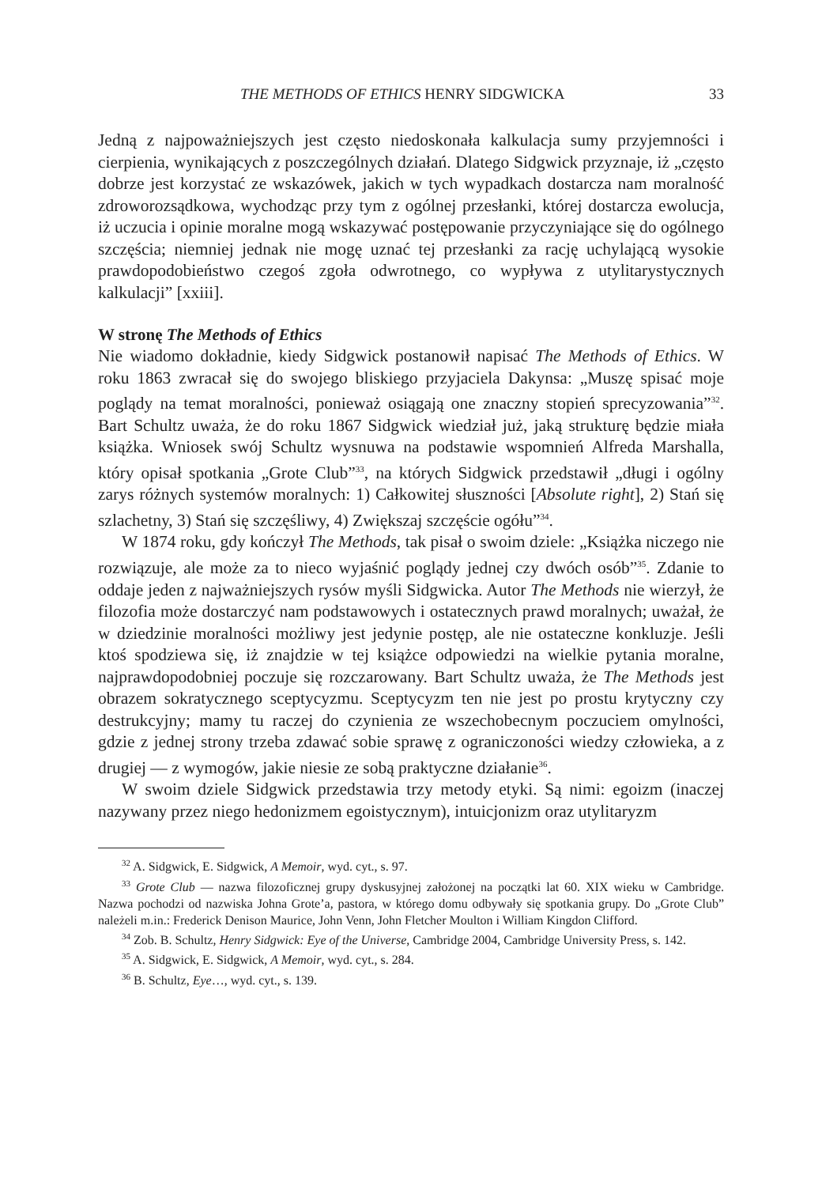THE METHODS OF ETHICS HENRY SIDGWICKA 33
Jedną z najpoważniejszych jest często niedoskonała kalkulacja sumy przyjemności i cierpienia, wynikających z poszczególnych działań. Dlatego Sidgwick przyznaje, iż „często dobrze jest korzystać ze wskazówek, jakich w tych wypadkach dostarcza nam moralność zdroworozsądkowa, wychodząc przy tym z ogólnej przesłanki, której dostarcza ewolucja, iż uczucia i opinie moralne mogą wskazywać postępowanie przyczyniające się do ogólnego szczęścia; niemniej jednak nie mogę uznać tej przesłanki za rację uchylającą wysokie prawdopodobieństwo czegoś zgoła odwrotnego, co wypływa z utylitarystycznych kalkulacji” [xxiii].
W stronę The Methods of Ethics
Nie wiadomo dokładnie, kiedy Sidgwick postanowił napisać The Methods of Ethics. W roku 1863 zwracał się do swojego bliskiego przyjaciela Dakynsa: „Muszę spisać moje poglądy na temat moralności, ponieważ osiągają one znaczny stopień sprecyzowania”<sup>32</sup>. Bart Schultz uważa, że do roku 1867 Sidgwick wiedział już, jaką strukturę będzie miała książka. Wniosek swój Schultz wysnuwa na podstawie wspomnień Alfreda Marshalla, który opisał spotkania „Grote Club”<sup>33</sup>, na których Sidgwick przedstawił „długi i ogólny zarys różnych systemów moralnych: 1) Całkowitej słuszności [Absolute right], 2) Stań się szlachetny, 3) Stań się szczęśliwy, 4) Zwiększaj szczęście ogółu”<sup>34</sup>.
W 1874 roku, gdy kończył The Methods, tak pisał o swoim dziele: „Książka niczego nie rozwiązuje, ale może za to nieco wyjaśnić poglądy jednej czy dwóch osób”<sup>35</sup>. Zdanie to oddaje jeden z najważniejszych rysów myśli Sidgwicka. Autor The Methods nie wierzył, że filozofia może dostarczyć nam podstawowych i ostatecznych prawd moralnych; uważał, że w dziedzinie moralności możliwy jest jedynie postęp, ale nie ostateczne konkluzje. Jeśli ktoś spodziewa się, iż znajdzie w tej książce odpowiedzi na wielkie pytania moralne, najprawdopodobniej poczuje się rozczarowany. Bart Schultz uważa, że The Methods jest obrazem sokratycznego sceptycyzmu. Sceptycyzm ten nie jest po prostu krytyczny czy destrukcyjny; mamy tu raczej do czynienia ze wszechobecnym poczuciem omylności, gdzie z jednej strony trzeba zdawać sobie sprawę z ograniczoności wiedzy człowieka, a z drugiej — z wymogów, jakie niesie ze sobą praktyczne działanie<sup>36</sup>.
W swoim dziele Sidgwick przedstawia trzy metody etyki. Są nimi: egoizm (inaczej nazywany przez niego hedonizmem egoistycznym), intuicjonizm oraz utylitaryzm
<sup>32</sup> A. Sidgwick, E. Sidgwick, A Memoir, wyd. cyt., s. 97.
<sup>33</sup> Grote Club — nazwa filozoficznej grupy dyskusyjnej założonej na początki lat 60. XIX wieku w Cambridge. Nazwa pochodzi od nazwiska Johna Grote’a, pastora, w którego domu odbywały się spotkania grupy. Do „Grote Club” należeli m.in.: Frederick Denison Maurice, John Venn, John Fletcher Moulton i William Kingdon Clifford.
<sup>34</sup> Zob. B. Schultz, Henry Sidgwick: Eye of the Universe, Cambridge 2004, Cambridge University Press, s. 142.
<sup>35</sup> A. Sidgwick, E. Sidgwick, A Memoir, wyd. cyt., s. 284.
<sup>36</sup> B. Schultz, Eye…, wyd. cyt., s. 139.